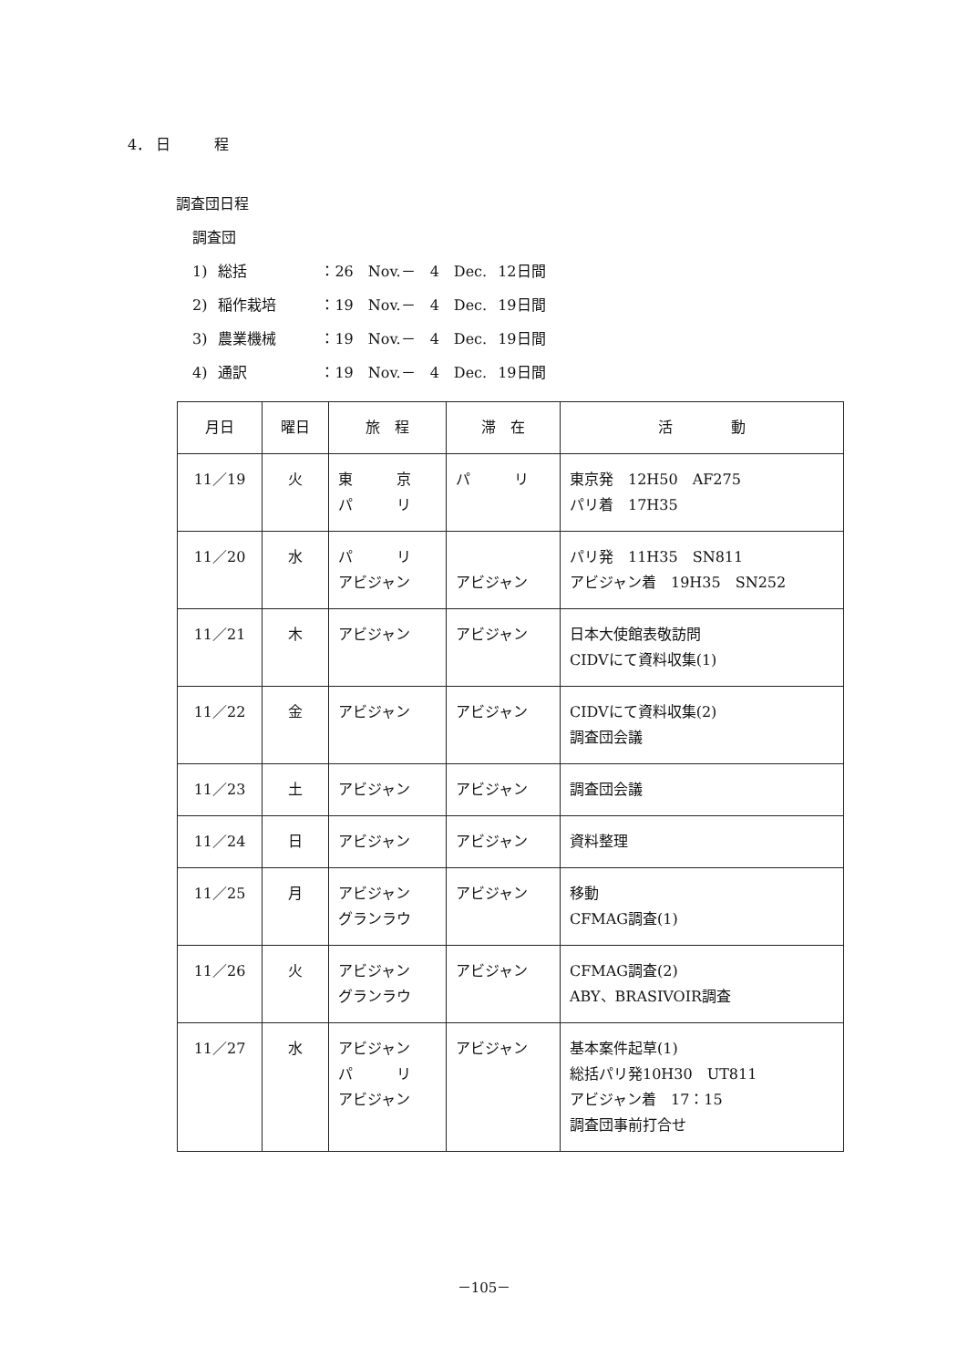4． 日　　　程
調査団日程
調査団
| 1) | 総括 | ：26 Nov.－ 4 Dec. | 12日間 |
| 2) | 稲作栽培 | ：19 Nov.－ 4 Dec. | 19日間 |
| 3) | 農業機械 | ：19 Nov.－ 4 Dec. | 19日間 |
| 4) | 通訳 | ：19 Nov.－ 4 Dec. | 19日間 |
| 月日 | 曜日 | 旅 程 | 滞 在 | 活 動 |
| --- | --- | --- | --- | --- |
| 11／19 | 火 | 東 京 パ リ | パ リ | 東京発 12H50 AF275 パリ着 17H35 |
| 11／20 | 水 | パ リ アビジャン | アビジャン | パリ発 11H35 SN811 アビジャン着 19H35 SN252 |
| 11／21 | 木 | アビジャン | アビジャン | 日本大使館表敬訪問 CIDVにて資料収集(1) |
| 11／22 | 金 | アビジャン | アビジャン | CIDVにて資料収集(2) 調査団会議 |
| 11／23 | 土 | アビジャン | アビジャン | 調査団会議 |
| 11／24 | 日 | アビジャン | アビジャン | 資料整理 |
| 11／25 | 月 | アビジャン グランラウ | アビジャン | 移動 CFMAG調査(1) |
| 11／26 | 火 | アビジャン グランラウ | アビジャン | CFMAG調査(2) ABY、BRASIVOIR調査 |
| 11／27 | 水 | アビジャン パ リ アビジャン | アビジャン | 基本案件起草(1) 総括パリ発10H30 UT811 アビジャン着 17：15 調査団事前打合せ |
－105－